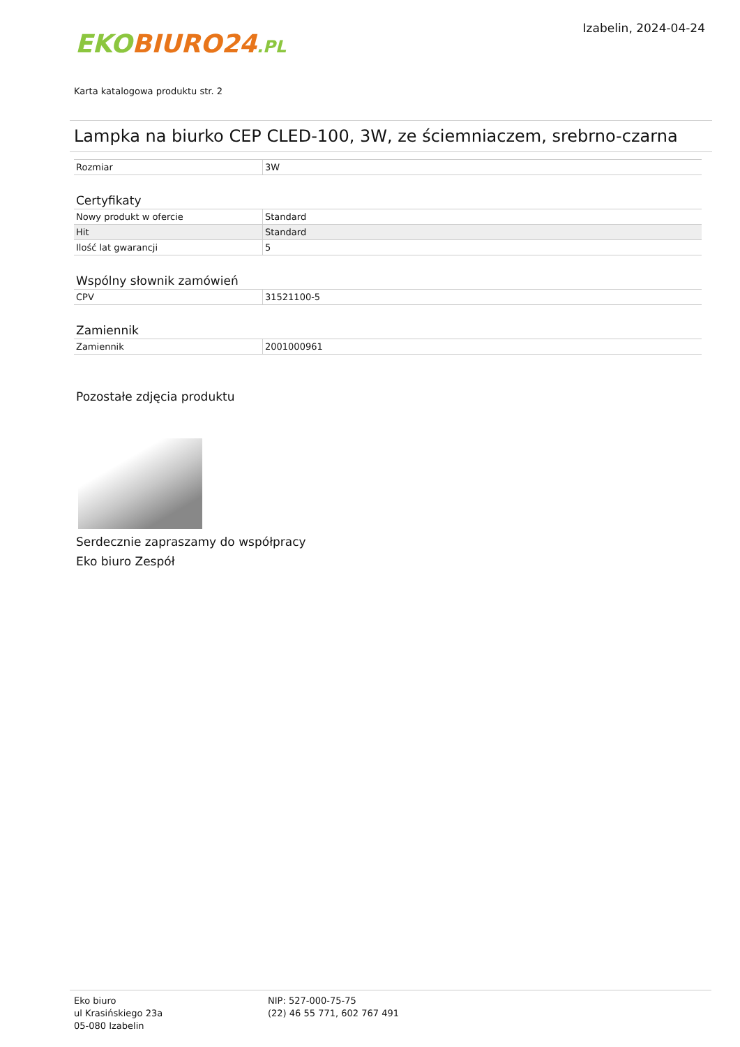EKO BIURO24.PL
Izabelin, 2024-04-24
Karta katalogowa produktu str. 2
Lampka na biurko CEP CLED-100, 3W, ze ściemniaczem, srebrno-czarna
| Rozmiar | 3W |
Certyfikaty
| Nowy produkt w ofercie | Standard |
| Hit | Standard |
| Ilość lat gwarancji | 5 |
Wspólny słownik zamówień
| CPV | 31521100-5 |
Zamiennik
| Zamiennik | 2001000961 |
Pozostałe zdjęcia produktu
Serdecznie zapraszamy do współpracy
Eko biuro Zespół
Eko biuro
ul Krasińskiego 23a
05-080 Izabelin
NIP: 527-000-75-75
(22) 46 55 771, 602 767 491